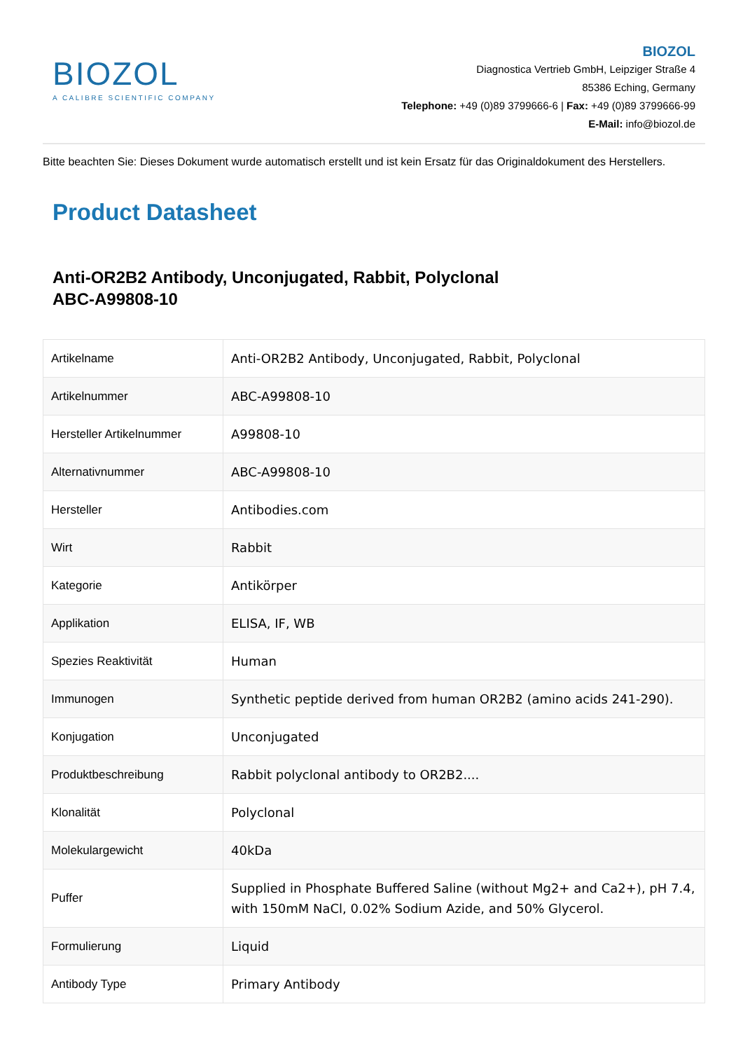BIOZOL
A CALIBRE SCIENTIFIC COMPANY
BIOZOL
Diagnostica Vertrieb GmbH, Leipziger Straße 4
85386 Eching, Germany
Telephone: +49 (0)89 3799666-6 | Fax: +49 (0)89 3799666-99
E-Mail: info@biozol.de
Bitte beachten Sie: Dieses Dokument wurde automatisch erstellt und ist kein Ersatz für das Originaldokument des Herstellers.
Product Datasheet
Anti-OR2B2 Antibody, Unconjugated, Rabbit, Polyclonal
ABC-A99808-10
| Artikelname | Anti-OR2B2 Antibody, Unconjugated, Rabbit, Polyclonal |
| Artikelnummer | ABC-A99808-10 |
| Hersteller Artikelnummer | A99808-10 |
| Alternativnummer | ABC-A99808-10 |
| Hersteller | Antibodies.com |
| Wirt | Rabbit |
| Kategorie | Antikörper |
| Applikation | ELISA, IF, WB |
| Spezies Reaktivität | Human |
| Immunogen | Synthetic peptide derived from human OR2B2 (amino acids 241-290). |
| Konjugation | Unconjugated |
| Produktbeschreibung | Rabbit polyclonal antibody to OR2B2.... |
| Klonalität | Polyclonal |
| Molekulargewicht | 40kDa |
| Puffer | Supplied in Phosphate Buffered Saline (without Mg2+ and Ca2+), pH 7.4, with 150mM NaCl, 0.02% Sodium Azide, and 50% Glycerol. |
| Formulierung | Liquid |
| Antibody Type | Primary Antibody |